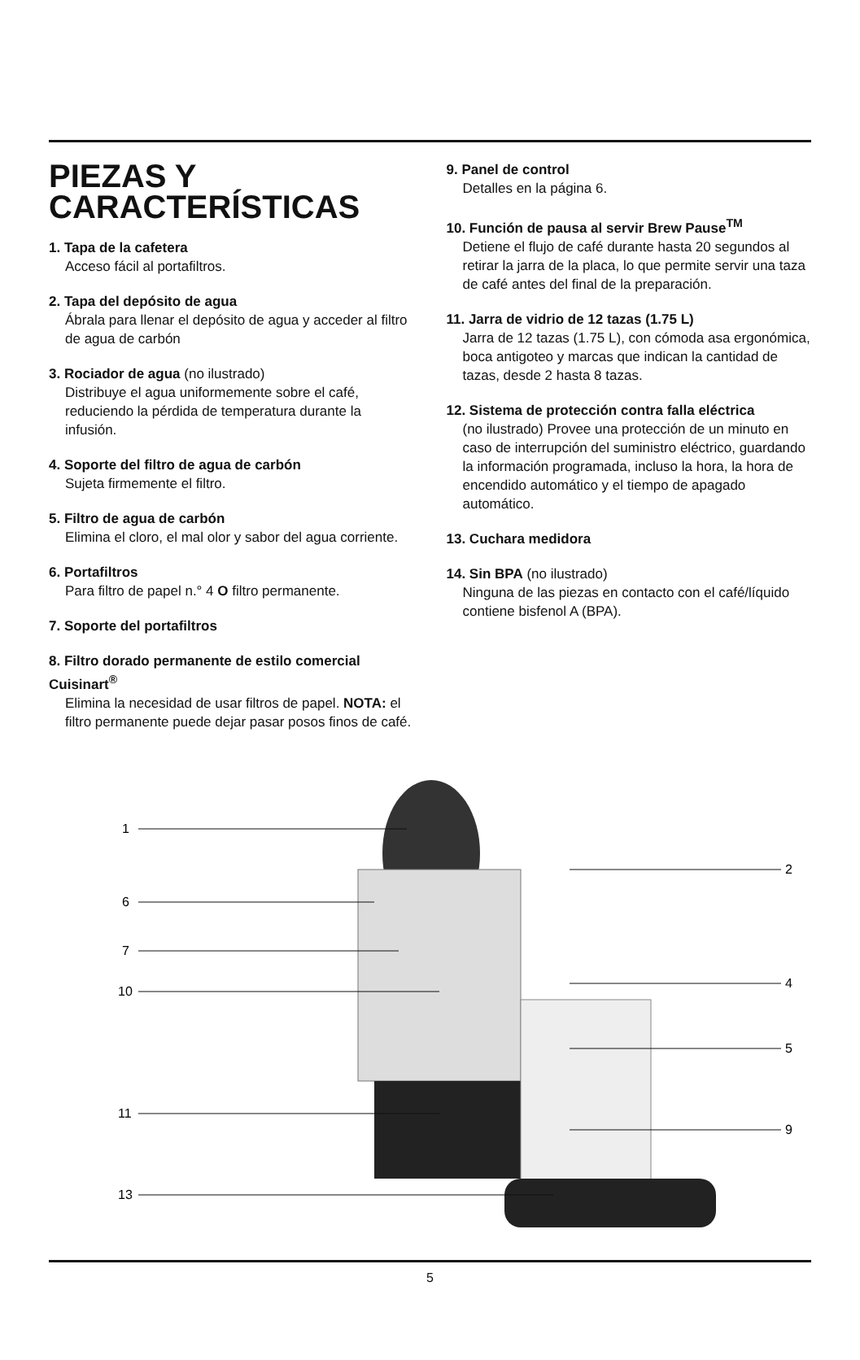PIEZAS Y
CARACTERÍSTICAS
1. Tapa de la cafetera
Acceso fácil al portafiltros.
2. Tapa del depósito de agua
Ábrala para llenar el depósito de agua y acceder al filtro de agua de carbón
3. Rociador de agua (no ilustrado)
Distribuye el agua uniformemente sobre el café, reduciendo la pérdida de temperatura durante la infusión.
4. Soporte del filtro de agua de carbón
Sujeta firmemente el filtro.
5. Filtro de agua de carbón
Elimina el cloro, el mal olor y sabor del agua corriente.
6. Portafiltros
Para filtro de papel n.° 4 O filtro permanente.
7. Soporte del portafiltros
8. Filtro dorado permanente de estilo comercial Cuisinart<sup>®</sup>
Elimina la necesidad de usar filtros de papel. NOTA: el filtro permanente puede dejar pasar posos finos de café.
9. Panel de control
Detalles en la página 6.
10. Función de pausa al servir Brew Pause<sup>TM</sup>
Detiene el flujo de café durante hasta 20 segundos al retirar la jarra de la placa, lo que permite servir una taza de café antes del final de la preparación.
11. Jarra de vidrio de 12 tazas (1.75 L)
Jarra de 12 tazas (1.75 L), con cómoda asa ergonómica, boca antigoteo y marcas que indican la cantidad de tazas, desde 2 hasta 8 tazas.
12. Sistema de protección contra falla eléctrica
(no ilustrado) Provee una protección de un minuto en caso de interrupción del suministro eléctrico, guardando la información programada, incluso la hora, la hora de encendido automático y el tiempo de apagado automático.
13. Cuchara medidora
14. Sin BPA (no ilustrado)
Ninguna de las piezas en contacto con el café/líquido contiene bisfenol A (BPA).
1
6
7
10
11
13
2
4
5
9
5